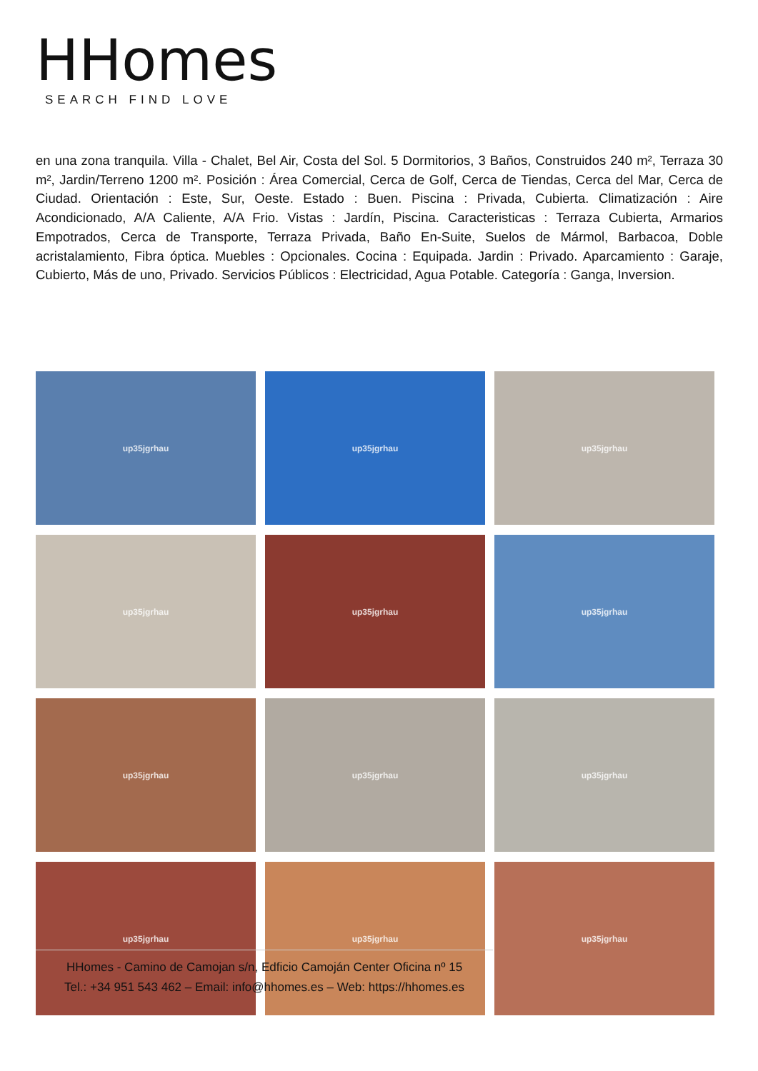HHomes
SEARCH FIND LOVE
en una zona tranquila. Villa - Chalet, Bel Air, Costa del Sol. 5 Dormitorios, 3 Baños, Construidos 240 m², Terraza 30 m², Jardin/Terreno 1200 m². Posición : Área Comercial, Cerca de Golf, Cerca de Tiendas, Cerca del Mar, Cerca de Ciudad. Orientación : Este, Sur, Oeste. Estado : Buen. Piscina : Privada, Cubierta. Climatización : Aire Acondicionado, A/A Caliente, A/A Frio. Vistas : Jardín, Piscina. Caracteristicas : Terraza Cubierta, Armarios Empotrados, Cerca de Transporte, Terraza Privada, Baño En-Suite, Suelos de Mármol, Barbacoa, Doble acristalamiento, Fibra óptica. Muebles : Opcionales. Cocina : Equipada. Jardin : Privado. Aparcamiento : Garaje, Cubierto, Más de uno, Privado. Servicios Públicos : Electricidad, Agua Potable. Categoría : Ganga, Inversion.
up35jgrhau
up35jgrhau
up35jgrhau
up35jgrhau
up35jgrhau
up35jgrhau
up35jgrhau
up35jgrhau
up35jgrhau
up35jgrhau
up35jgrhau
up35jgrhau
HHomes - Camino de Camojan s/n, Edficio Camoján Center Oficina nº 15
Tel.: +34 951 543 462 – Email: info@hhomes.es – Web: https://hhomes.es